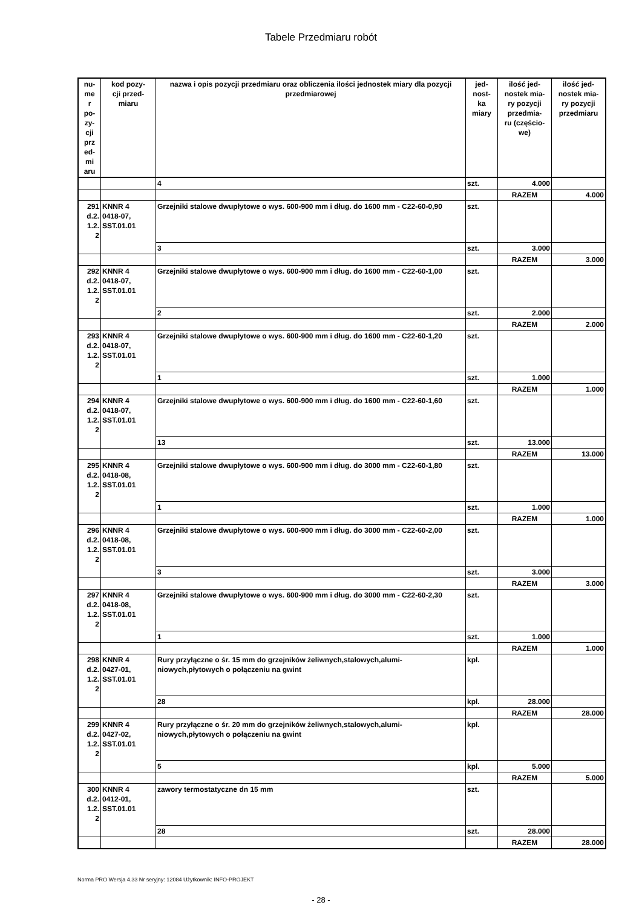Tabele Przedmiaru robót
| nu- me r po- zy- cji prz ed- mi aru | kod pozy- cji przed- miaru | nazwa i opis pozycji przedmiaru oraz obliczenia ilości jednostek miary dla pozycji przedmiarowej | jed- nost- ka miary | ilość jed- nostek mia- ry pozycji przedmia- ru (częścio- we) | ilość jed- nostek mia- ry pozycji przedmiaru |
| --- | --- | --- | --- | --- | --- |
| | | 4 | szt. | 4.000 | |
| | | | | RAZEM | 4.000 |
| 291 d.2. 1.2. 2 | KNNR 4 0418-07, SST.01.01 | Grzejniki stalowe dwupłytowe o wys. 600-900 mm i dług. do 1600 mm - C22-60-0,90 | szt. | | |
| | | 3 | szt. | 3.000 | |
| | | | | RAZEM | 3.000 |
| 292 d.2. 1.2. 2 | KNNR 4 0418-07, SST.01.01 | Grzejniki stalowe dwupłytowe o wys. 600-900 mm i dług. do 1600 mm - C22-60-1,00 | szt. | | |
| | | 2 | szt. | 2.000 | |
| | | | | RAZEM | 2.000 |
| 293 d.2. 1.2. 2 | KNNR 4 0418-07, SST.01.01 | Grzejniki stalowe dwupłytowe o wys. 600-900 mm i dług. do 1600 mm - C22-60-1,20 | szt. | | |
| | | 1 | szt. | 1.000 | |
| | | | | RAZEM | 1.000 |
| 294 d.2. 1.2. 2 | KNNR 4 0418-07, SST.01.01 | Grzejniki stalowe dwupłytowe o wys. 600-900 mm i dług. do 1600 mm - C22-60-1,60 | szt. | | |
| | | 13 | szt. | 13.000 | |
| | | | | RAZEM | 13.000 |
| 295 d.2. 1.2. 2 | KNNR 4 0418-08, SST.01.01 | Grzejniki stalowe dwupłytowe o wys. 600-900 mm i dług. do 3000 mm - C22-60-1,80 | szt. | | |
| | | 1 | szt. | 1.000 | |
| | | | | RAZEM | 1.000 |
| 296 d.2. 1.2. 2 | KNNR 4 0418-08, SST.01.01 | Grzejniki stalowe dwupłytowe o wys. 600-900 mm i dług. do 3000 mm - C22-60-2,00 | szt. | | |
| | | 3 | szt. | 3.000 | |
| | | | | RAZEM | 3.000 |
| 297 d.2. 1.2. 2 | KNNR 4 0418-08, SST.01.01 | Grzejniki stalowe dwupłytowe o wys. 600-900 mm i dług. do 3000 mm - C22-60-2,30 | szt. | | |
| | | 1 | szt. | 1.000 | |
| | | | | RAZEM | 1.000 |
| 298 d.2. 1.2. 2 | KNNR 4 0427-01, SST.01.01 | Rury przyłączne o śr. 15 mm do grzejników żeliwnych,stalowych,alumi-niowych,płytowych o połączeniu na gwint | kpl. | | |
| | | 28 | kpl. | 28.000 | |
| | | | | RAZEM | 28.000 |
| 299 d.2. 1.2. 2 | KNNR 4 0427-02, SST.01.01 | Rury przyłączne o śr. 20 mm do grzejników żeliwnych,stalowych,alumi-niowych,płytowych o połączeniu na gwint | kpl. | | |
| | | 5 | kpl. | 5.000 | |
| | | | | RAZEM | 5.000 |
| 300 d.2. 1.2. 2 | KNNR 4 0412-01, SST.01.01 | zawory termostatyczne dn 15 mm | szt. | | |
| | | 28 | szt. | 28.000 | |
| | | | | RAZEM | 28.000 |
- 28 -
Norma PRO Wersja 4.33 Nr seryjny: 12084 Użytkownik: INFO-PROJEKT